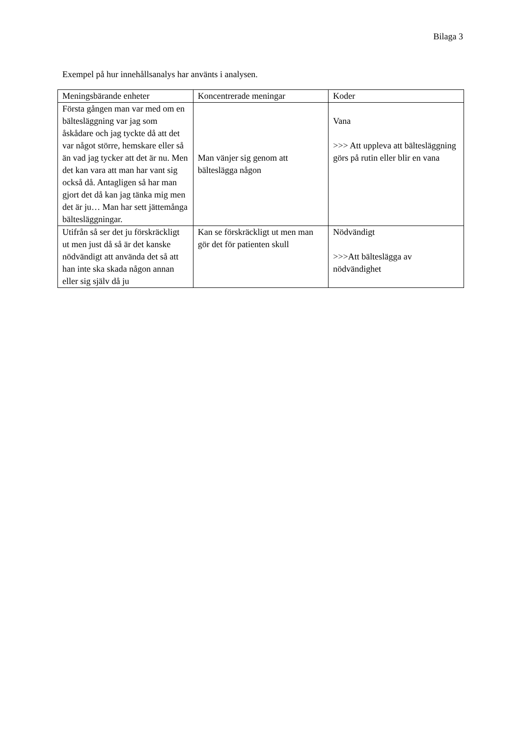Bilaga 3
Exempel på hur innehållsanalys har använts i analysen.
| Meningsbärande enheter | Koncentrerade meningar | Koder |
| --- | --- | --- |
| Första gången man var med om en bältesläggning var jag som åskådare och jag tyckte då att det var något större, hemskare eller så än vad jag tycker att det är nu. Men det kan vara att man har vant sig också då. Antagligen så har man gjort det då kan jag tänka mig men det är ju… Man har sett jättemånga bältesläggningar. | Man vänjer sig genom att bälteslägga någon | Vana >>> Att uppleva att bältesläggning görs på rutin eller blir en vana |
| Utifrån så ser det ju förskräckligt ut men just då så är det kanske nödvändigt att använda det så att han inte ska skada någon annan eller sig själv då ju | Kan se förskräckligt ut men man gör det för patienten skull | Nödvändigt >>>Att bälteslägga av nödvändighet |